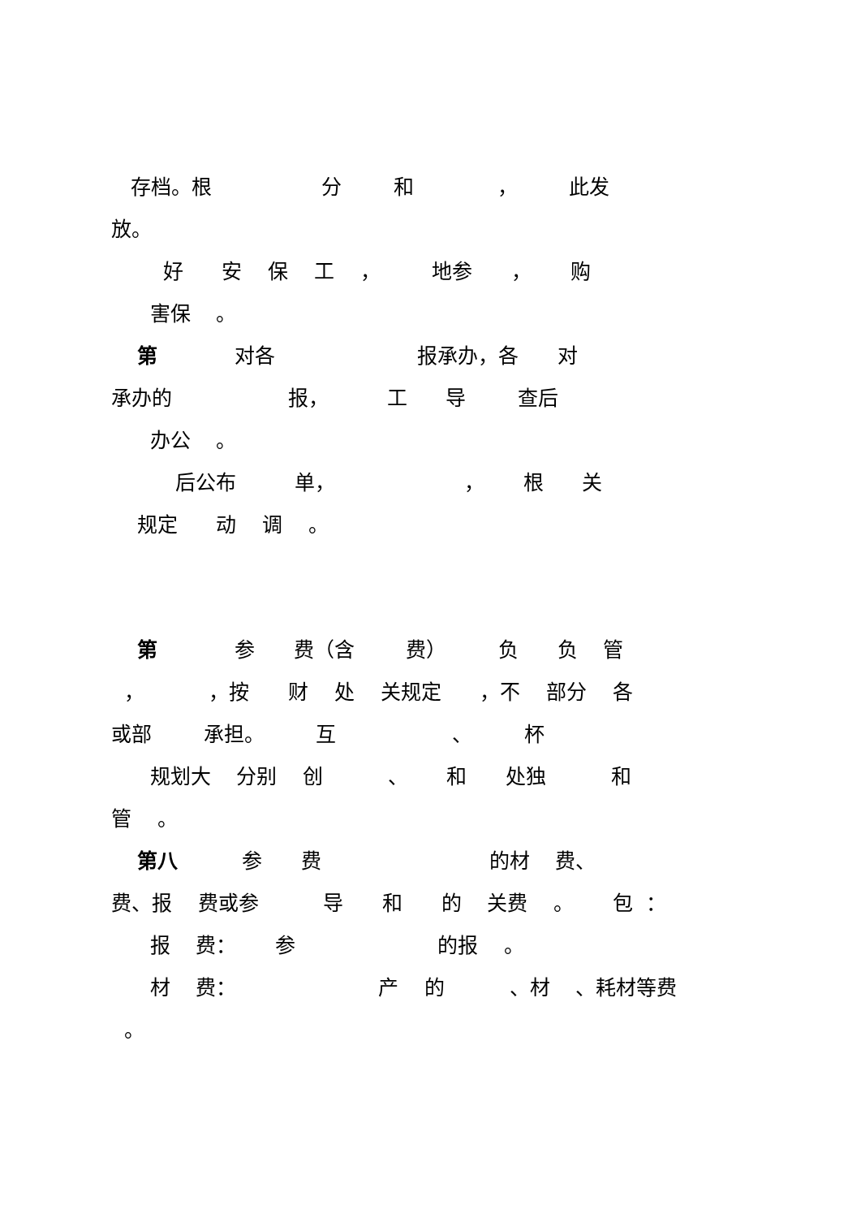存档。根 分 和 ， 此发
放。
好 安 保 工 ， 地参 ， 购
害保 。
第 对各 报承办，各 对
承办的 报， 工 导 查后
办公 。
后公布 单， ， 根 关
规定 动 调 。
第 参 费（含 费） 负 负 管
， ，按 财 处 关规定 ，不 部分 各
或部 承担。 互 、 杯
规划大 分别 创 、 和 处独 和
管 。
第八 参 费 的材 费、
费、报 费或参 导 和 的 关费 。 包 ：
报 费： 参 的报 。
材 费： 产 的 、材 、耗材等费
。